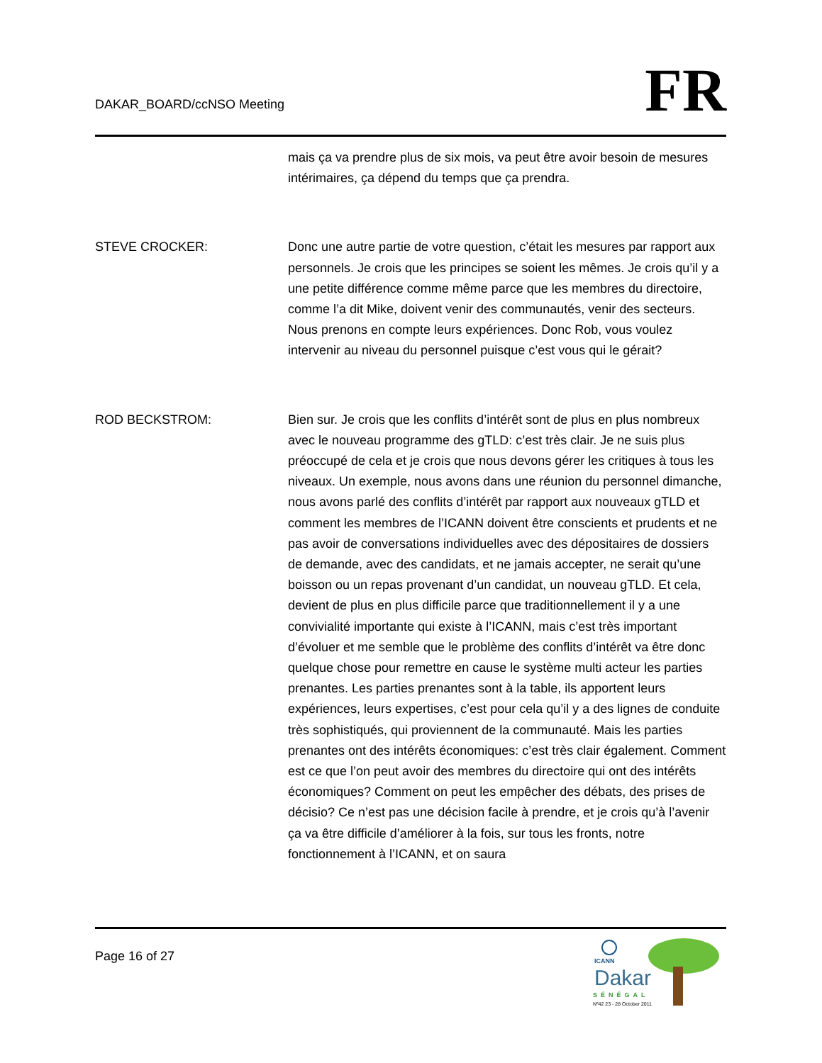DAKAR_BOARD/ccNSO Meeting
FR
mais ça va prendre plus de six mois, va peut être avoir besoin de mesures intérimaires, ça dépend du temps que ça prendra.
STEVE CROCKER:
Donc une autre partie de votre question, c’était les mesures par rapport aux personnels. Je crois que les principes se soient les mêmes. Je crois qu’il y a une petite différence comme même parce que les membres du directoire, comme l’a dit Mike, doivent venir des communautés, venir des secteurs. Nous prenons en compte leurs expériences. Donc Rob, vous voulez intervenir au niveau du personnel puisque c’est vous qui le gérait?
ROD BECKSTROM:
Bien sur. Je crois que les conflits d’intérêt sont de plus en plus nombreux avec le nouveau programme des gTLD: c’est très clair. Je ne suis plus préoccupé de cela et je crois que nous devons gérer les critiques à tous les niveaux. Un exemple, nous avons dans une réunion du personnel dimanche, nous avons parlé des conflits d’intérêt par rapport aux nouveaux gTLD et comment les membres de l’ICANN doivent être conscients et prudents et ne pas avoir de conversations individuelles avec des dépositaires de dossiers de demande, avec des candidats, et ne jamais accepter, ne serait qu’une boisson ou un repas provenant d’un candidat, un nouveau gTLD. Et cela, devient de plus en plus difficile parce que traditionnellement il y a une convivialité importante qui existe à l’ICANN, mais c’est très important d’évoluer et me semble que le problème des conflits d’intérêt va être donc quelque chose pour remettre en cause le système multi acteur les parties prenantes. Les parties prenantes sont à la table, ils apportent leurs expériences, leurs expertises, c’est pour cela qu’il y a des lignes de conduite très sophistiqués, qui proviennent de la communauté. Mais les parties prenantes ont des intérêts économiques: c’est très clair également. Comment est ce que l’on peut avoir des membres du directoire qui ont des intérêts économiques? Comment on peut les empêcher des débats, des prises de décisio? Ce n’est pas une décision facile à prendre, et je crois qu’à l’avenir ça va être difficile d’améliorer à la fois, sur tous les fronts, notre fonctionnement à l’ICANN, et on saura
Page 16 of 27
ICANN
Dakar
SÉNÉGAL
Nº42 23 - 28 October 2011